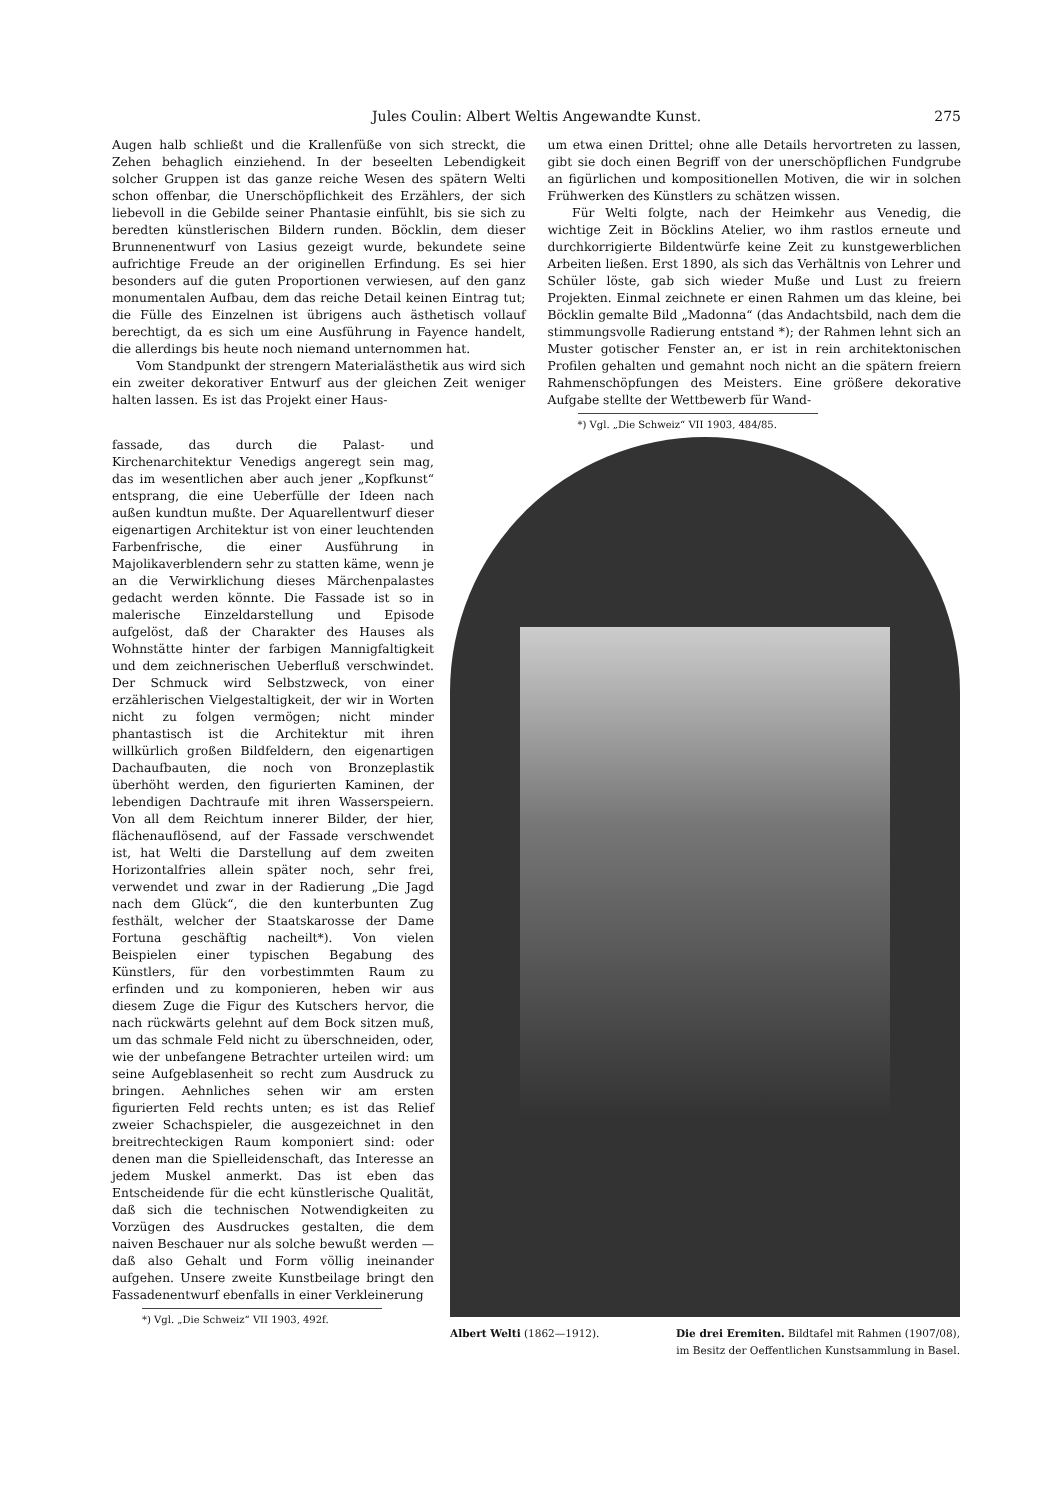Jules Coulin: Albert Weltis Angewandte Kunst. 275
Augen halb schließt und die Krallenfüße von sich streckt, die Zehen behaglich einziehend. In der beseelten Lebendigkeit solcher Gruppen ist das ganze reiche Wesen des spätern Welti schon offenbar, die Unerschöpflichkeit des Erzählers, der sich liebevoll in die Gebilde seiner Phantasie einfühlt, bis sie sich zu beredten künstlerischen Bildern runden. Böcklin, dem dieser Brunnenentwurf von Lasius gezeigt wurde, bekundete seine aufrichtige Freude an der originellen Erfindung. Es sei hier besonders auf die guten Proportionen verwiesen, auf den ganz monumentalen Aufbau, dem das reiche Detail keinen Eintrag tut; die Fülle des Einzelnen ist übrigens auch ästhetisch vollauf berechtigt, da es sich um eine Ausführung in Fayence handelt, die allerdings bis heute noch niemand unternommen hat.
Vom Standpunkt der strengern Materialästhetik aus wird sich ein zweiter dekorativer Entwurf aus der gleichen Zeit weniger halten lassen. Es ist das Projekt einer Haus-
um etwa einen Drittel; ohne alle Details hervortreten zu lassen, gibt sie doch einen Begriff von der unerschöpflichen Fundgrube an figürlichen und kompositionellen Motiven, die wir in solchen Frühwerken des Künstlers zu schätzen wissen.
Für Welti folgte, nach der Heimkehr aus Venedig, die wichtige Zeit in Böcklins Atelier, wo ihm rastlos erneute und durchkorrigierte Bildentwürfe keine Zeit zu kunstgewerblichen Arbeiten ließen. Erst 1890, als sich das Verhältnis von Lehrer und Schüler löste, gab sich wieder Muße und Lust zu freiern Projekten. Einmal zeichnete er einen Rahmen um das kleine, bei Böcklin gemalte Bild „Madonna“ (das Andachtsbild, nach dem die stimmungsvolle Radierung entstand *); der Rahmen lehnt sich an Muster gotischer Fenster an, er ist in rein architektonischen Profilen gehalten und gemahnt noch nicht an die spätern freiern Rahmenschöpfungen des Meisters. Eine größere dekorative Aufgabe stellte der Wettbewerb für Wand-
*) Vgl. „Die Schweiz“ VII 1903, 484/85.
fassade, das durch die Palast- und Kirchenarchitektur Venedigs angeregt sein mag, das im wesentlichen aber auch jener „Kopfkunst“ entsprang, die eine Ueberfülle der Ideen nach außen kundtun mußte. Der Aquarellentwurf dieser eigenartigen Architektur ist von einer leuchtenden Farbenfrische, die einer Ausführung in Majolikaverblendern sehr zu statten käme, wenn je an die Verwirklichung dieses Märchenpalastes gedacht werden könnte. Die Fassade ist so in malerische Einzeldarstellung und Episode aufgelöst, daß der Charakter des Hauses als Wohnstätte hinter der farbigen Mannigfaltigkeit und dem zeichnerischen Ueberfluß verschwindet. Der Schmuck wird Selbstzweck, von einer erzählerischen Vielgestaltigkeit, der wir in Worten nicht zu folgen vermögen; nicht minder phantastisch ist die Architektur mit ihren willkürlich großen Bildfeldern, den eigenartigen Dachaufbauten, die noch von Bronzeplastik überhöht werden, den figurierten Kaminen, der lebendigen Dachtraufe mit ihren Wasserspeiern. Von all dem Reichtum innerer Bilder, der hier, flächenauflösend, auf der Fassade verschwendet ist, hat Welti die Darstellung auf dem zweiten Horizontalfries allein später noch, sehr frei, verwendet und zwar in der Radierung „Die Jagd nach dem Glück“, die den kunterbunten Zug festhält, welcher der Staatskarosse der Dame Fortuna geschäftig nacheilt*). Von vielen Beispielen einer typischen Begabung des Künstlers, für den vorbestimmten Raum zu erfinden und zu komponieren, heben wir aus diesem Zuge die Figur des Kutschers hervor, die nach rückwärts gelehnt auf dem Bock sitzen muß, um das schmale Feld nicht zu überschneiden, oder, wie der unbefangene Betrachter urteilen wird: um seine Aufgeblasenheit so recht zum Ausdruck zu bringen. Aehnliches sehen wir am ersten figurierten Feld rechts unten; es ist das Relief zweier Schachspieler, die ausgezeichnet in den breitrechteckigen Raum komponiert sind: oder denen man die Spielleidenschaft, das Interesse an jedem Muskel anmerkt. Das ist eben das Entscheidende für die echt künstlerische Qualität, daß sich die technischen Notwendigkeiten zu Vorzügen des Ausdruckes gestalten, die dem naiven Beschauer nur als solche bewußt werden — daß also Gehalt und Form völlig ineinander aufgehen. Unsere zweite Kunstbeilage bringt den Fassadenentwurf ebenfalls in einer Verkleinerung
*) Vgl. „Die Schweiz“ VII 1903, 492f.
Albert Welti (1862—1912). Die drei Eremiten. Bildtafel mit Rahmen (1907/08),
im Besitz der Oeffentlichen Kunstsammlung in Basel.